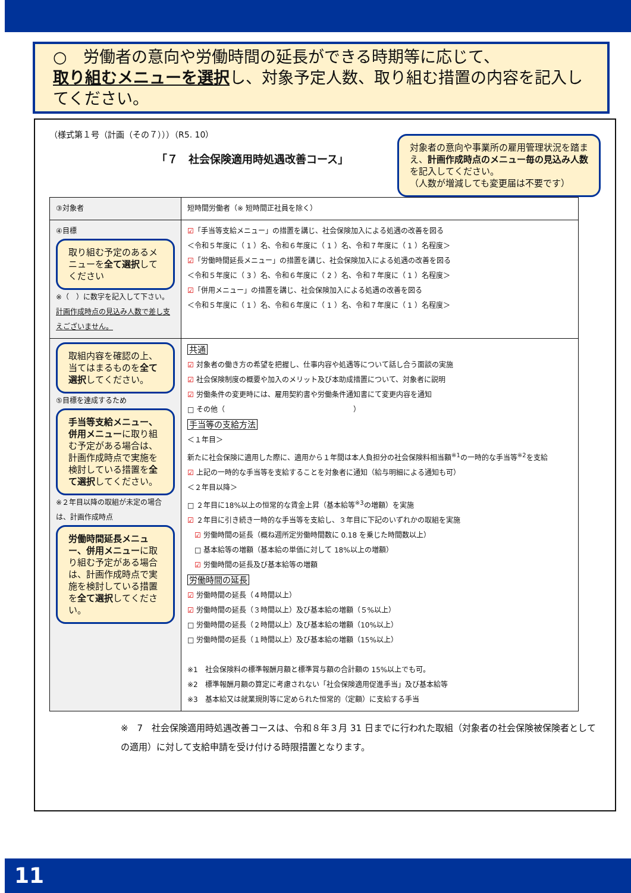○　労働者の意向や労働時間の延長ができる時期等に応じて、
取り組むメニューを選択し、対象予定人数、取り組む措置の内容を記入してください。
（様式第１号（計画（その７）））（R5. 10）
「７　社会保険適用時処遇改善コース」
対象者の意向や事業所の雇用管理状況を踏まえ、計画作成時点のメニュー毎の見込み人数を記入してください。
（人数が増減しても変更届は不要です）
| ③対象者 | 短時間労働者（※ 短時間正社員を除く） |
| ④目標 取り組む予定のあるメニューを 全て選択 してください ※（ ）に数字を記入して下さい。 計画作成時点の見込み人数で差し支えございません。 | ☑ 「手当等支給メニュー」の措置を講じ、社会保険加入による処遇の改善を図る ＜令和５年度に（ 1 ）名、令和６年度に（ 1 ）名、令和７年度に（ 1 ）名程度＞ ☑ 「労働時間延長メニュー」の措置を講じ、社会保険加入による処遇の改善を図る ＜令和５年度に（ 3 ）名、令和６年度に（ 2 ）名、令和７年度に（ 1 ）名程度＞ ☑ 「併用メニュー」の措置を講じ、社会保険加入による処遇の改善を図る ＜令和５年度に（ 1 ）名、令和６年度に（ 1 ）名、令和７年度に（ 1 ）名程度＞ |
| 取組内容を確認の上、当てはまるものを 全て選択 してください。 ⑤目標を達成するため 手当等支給メニュー、併用メニュー に取り組む予定がある場合は、計画作成時点で実施を検討している措置を 全て選択 してください。 ※２年目以降の取組が未定の場合は、計画作成時点 労働時間延長メニュー、併用メニュー に取り組む予定がある場合は、計画作成時点で実施を検討している措置を 全て選択 してください。 | 共通 ☑ 対象者の働き方の希望を把握し、仕事内容や処遇等について話し合う面談の実施 ☑ 社会保険制度の概要や加入のメリット及び本助成措置について、対象者に説明 ☑ 労働条件の変更時には、雇用契約書や労働条件通知書にて変更内容を通知 □ その他（ ） 手当等の支給方法 ＜１年目＞ 新たに社会保険に適用した際に、適用から１年間は本人負担分の社会保険料相当額<sup>※1</sup>の一時的な手当等<sup>※2</sup>を支給 ☑ 上記の一時的な手当等を支給することを対象者に通知（給与明細による通知も可） ＜２年目以降＞ □ ２年目に18%以上の恒常的な賃金上昇（基本給等<sup>※3</sup>の増額）を実施 ☑ ２年目に引き続き一時的な手当等を支給し、３年目に下記のいずれかの取組を実施 ☑ 労働時間の延長（概ね週所定労働時間数に 0.18 を乗じた時間数以上） □ 基本給等の増額（基本給の単価に対して 18%以上の増額） ☑ 労働時間の延長及び基本給等の増額 労働時間の延長 ☑ 労働時間の延長（４時間以上） ☑ 労働時間の延長（３時間以上）及び基本給の増額（５%以上） □ 労働時間の延長（２時間以上）及び基本給の増額（10%以上） □ 労働時間の延長（１時間以上）及び基本給の増額（15%以上） ※1 社会保険料の標準報酬月額と標準賞与額の合計額の 15%以上でも可。 ※2 標準報酬月額の算定に考慮されない「社会保険適用促進手当」及び基本給等 ※3 基本給又は就業規則等に定められた恒常的（定額）に支給する手当 |
※　7　社会保険適用時処遇改善コースは、令和８年３月 31 日までに行われた取組（対象者の社会保険被保険者としての適用）に対して支給申請を受け付ける時限措置となります。
11